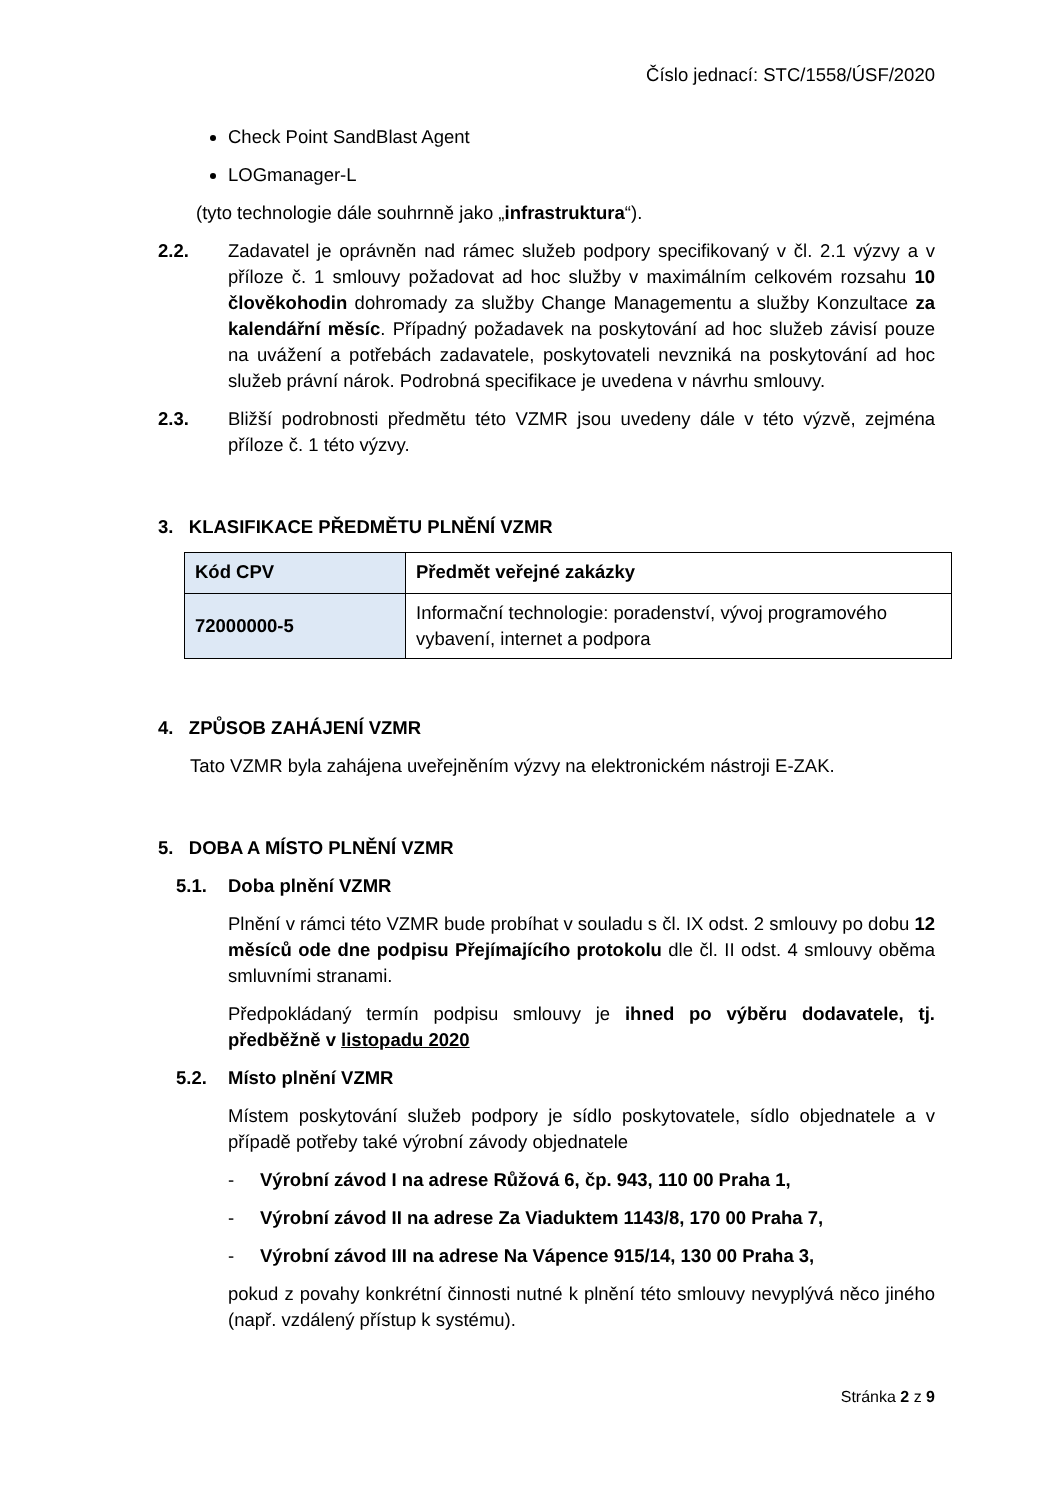Číslo jednací: STC/1558/ÚSF/2020
Check Point SandBlast Agent
LOGmanager-L
(tyto technologie dále souhrnně jako „infrastruktura“).
2.2. Zadavatel je oprávněn nad rámec služeb podpory specifikovaný v čl. 2.1 výzvy a v příloze č. 1 smlouvy požadovat ad hoc služby v maximálním celkovém rozsahu 10 člověkohodin dohromady za služby Change Managementu a služby Konzultace za kalendářní měsíc. Případný požadavek na poskytování ad hoc služeb závisí pouze na uvážení a potřebách zadavatele, poskytovateli nevzniká na poskytování ad hoc služeb právní nárok. Podrobná specifikace je uvedena v návrhu smlouvy.
2.3. Bližší podrobnosti předmětu této VZMR jsou uvedeny dále v této výzvě, zejména příloze č. 1 této výzvy.
3. KLASIFIKACE PŘEDMĚTU PLNĚNÍ VZMR
| Kód CPV | Předmět veřejné zakázky |
| 72000000-5 | Informační technologie: poradenství, vývoj programového vybavení, internet a podpora |
4. ZPŮSOB ZAHÁJENÍ VZMR
Tato VZMR byla zahájena uveřejněním výzvy na elektronickém nástroji E-ZAK.
5. DOBA A MÍSTO PLNĚNÍ VZMR
5.1. Doba plnění VZMR
Plnění v rámci této VZMR bude probíhat v souladu s čl. IX odst. 2 smlouvy po dobu 12 měsíců ode dne podpisu Přejímajícího protokolu dle čl. II odst. 4 smlouvy oběma smluvními stranami.
Předpokládaný termín podpisu smlouvy je ihned po výběru dodavatele, tj. předběžně v listopadu 2020
5.2. Místo plnění VZMR
Místem poskytování služeb podpory je sídlo poskytovatele, sídlo objednatele a v případě potřeby také výrobní závody objednatele
- Výrobní závod I na adrese Růžová 6, čp. 943, 110 00 Praha 1,
- Výrobní závod II na adrese Za Viaduktem 1143/8, 170 00 Praha 7,
- Výrobní závod III na adrese Na Vápence 915/14, 130 00 Praha 3,
pokud z povahy konkrétní činnosti nutné k plnění této smlouvy nevyplývá něco jiného (např. vzdálený přístup k systému).
Stránka 2 z 9